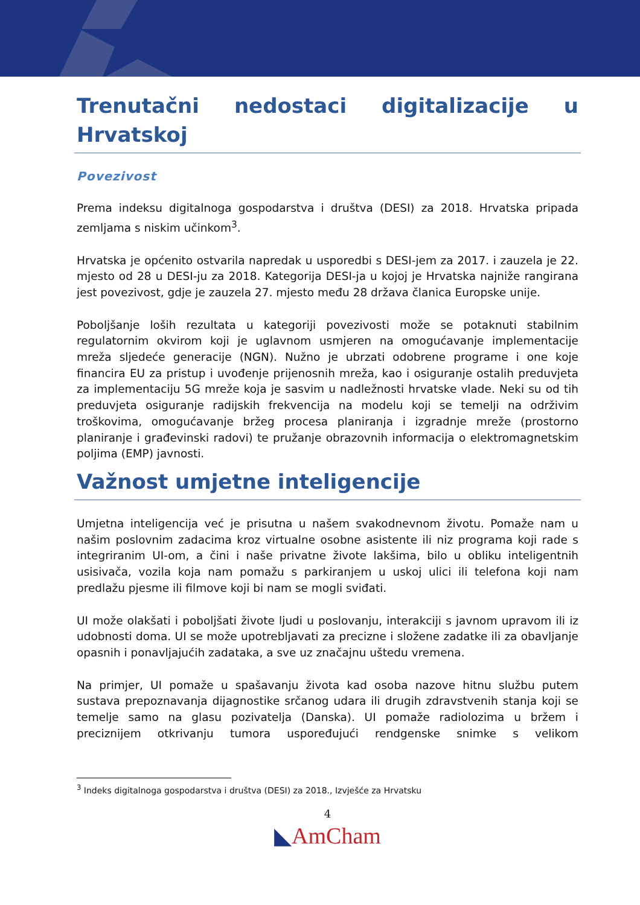Trenutačni nedostaci digitalizacije u Hrvatskoj
Povezivost
Prema indeksu digitalnoga gospodarstva i društva (DESI) za 2018. Hrvatska pripada zemljama s niskim učinkom<sup>3</sup>.
Hrvatska je općenito ostvarila napredak u usporedbi s DESI-jem za 2017. i zauzela je 22. mjesto od 28 u DESI-ju za 2018. Kategorija DESI-ja u kojoj je Hrvatska najniže rangirana jest povezivost, gdje je zauzela 27. mjesto među 28 država članica Europske unije.
Poboljšanje loših rezultata u kategoriji povezivosti može se potaknuti stabilnim regulatornim okvirom koji je uglavnom usmjeren na omogućavanje implementacije mreža sljedeće generacije (NGN). Nužno je ubrzati odobrene programe i one koje financira EU za pristup i uvođenje prijenosnih mreža, kao i osiguranje ostalih preduvjeta za implementaciju 5G mreže koja je sasvim u nadležnosti hrvatske vlade. Neki su od tih preduvjeta osiguranje radijskih frekvencija na modelu koji se temelji na održivim troškovima, omogućavanje bržeg procesa planiranja i izgradnje mreže (prostorno planiranje i građevinski radovi) te pružanje obrazovnih informacija o elektromagnetskim poljima (EMP) javnosti.
Važnost umjetne inteligencije
Umjetna inteligencija već je prisutna u našem svakodnevnom životu. Pomaže nam u našim poslovnim zadacima kroz virtualne osobne asistente ili niz programa koji rade s integriranim UI-om, a čini i naše privatne živote lakšima, bilo u obliku inteligentnih usisivača, vozila koja nam pomažu s parkiranjem u uskoj ulici ili telefona koji nam predlažu pjesme ili filmove koji bi nam se mogli sviđati.
UI može olakšati i poboljšati živote ljudi u poslovanju, interakciji s javnom upravom ili iz udobnosti doma. UI se može upotrebljavati za precizne i složene zadatke ili za obavljanje opasnih i ponavljajućih zadataka, a sve uz značajnu uštedu vremena.
Na primjer, UI pomaže u spašavanju života kad osoba nazove hitnu službu putem sustava prepoznavanja dijagnostike srčanog udara ili drugih zdravstvenih stanja koji se temelje samo na glasu pozivatelja (Danska). UI pomaže radiolozima u bržem i preciznijem otkrivanju tumora uspoređujući rendgenske snimke s velikom
<sup>3</sup> Indeks digitalnoga gospodarstva i društva (DESI) za 2018., Izvješće za Hrvatsku
4
◣AmCham